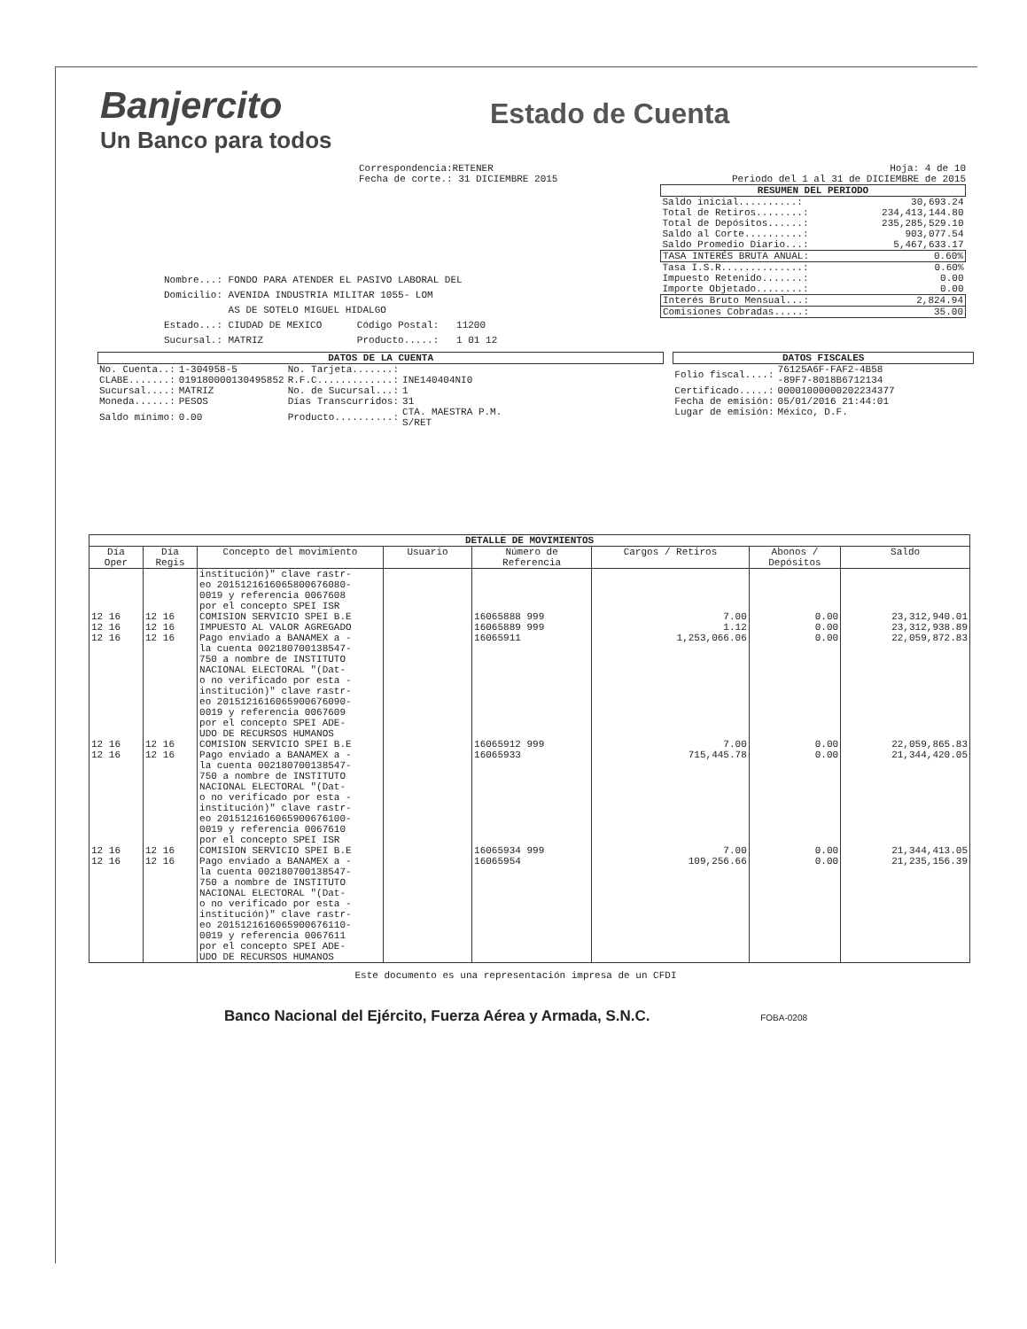Banjercito
Un Banco para todos
Estado de Cuenta
Correspondencia:RETENER
Fecha de corte.: 31 DICIEMBRE 2015
Nombre...: FONDO PARA ATENDER EL PASIVO LABORAL DEL
Domicilio: AVENIDA INDUSTRIA MILITAR 1055- LOM
AS DE SOTELO MIGUEL HIDALGO
Estado...: CIUDAD DE MEXICO Código Postal: 11200
Sucursal.: MATRIZ Producto.....: 1 01 12
Hoja: 4 de 10
Periodo del 1 al 31 de DICIEMBRE de 2015
RESUMEN DEL PERIODO
| Saldo inicial..........: | 30,693.24 |
| Total de Retiros........: | 234,413,144.80 |
| Total de Depósitos......: | 235,285,529.10 |
| Saldo al Corte..........: | 903,077.54 |
| Saldo Promedio Diario...: | 5,467,633.17 |
| TASA INTERÉS BRUTA ANUAL: | 0.60% |
| Tasa I.S.R..............: | 0.60% |
| Impuesto Retenido.......: | 0.00 |
| Importe Objetado........: | 0.00 |
| Interés Bruto Mensual...: | 2,824.94 |
| Comisiones Cobradas.....: | 35.00 |
DATOS DE LA CUENTA
| No. Cuenta..: | 1-304958-5 | No. Tarjeta.......: | |
| CLABE.......: | 019180000130495852 | R.F.C.............: | INE140404NI0 |
| Sucursal....: | MATRIZ | No. de Sucursal...: | 1 |
| Moneda......: | PESOS | Días Transcurridos: | 31 |
| Saldo mínimo: | 0.00 | Producto..........: | CTA. MAESTRA P.M. S/RET |
DATOS FISCALES
| Folio fiscal....: | 76125A6F-FAF2-4B58 -89F7-8018B6712134 |
| Certificado.....: | 00001000000202234377 |
| Fecha de emisión: | 05/01/2016 21:44:01 |
| Lugar de emisión: | México, D.F. |
| DETALLE DE MOVIMIENTOS | | | | | | | |
| --- | --- | --- | --- | --- | --- | --- | --- |
| Día Oper | Día Regis | Concepto del movimiento | Usuario | Número de Referencia | Cargos / Retiros | Abonos / Depósitos | Saldo |
| | | institución)" clave rastr- eo 20151216160658006760​80- 0019 y referencia 0067608 por el concepto SPEI ISR | | | | | |
| 12 16 | 12 16 | COMISION SERVICIO SPEI B.E | | 16065888 999 | 7.00 | 0.00 | 23,312,940.01 |
| 12 16 | 12 16 | IMPUESTO AL VALOR AGREGADO | | 16065889 999 | 1.12 | 0.00 | 23,312,938.89 |
| 12 16 | 12 16 | Pago enviado a BANAMEX a - la cuenta 002180700138547- 750 a nombre de INSTITUTO NACIONAL ELECTORAL "(Dat- o no verificado por esta - institución)" clave rastr- eo 20151216160659006760​90- 0019 y referencia 0067609 por el concepto SPEI ADE- UDO DE RECURSOS HUMANOS | | 16065911 | 1,253,066.06 | 0.00 | 22,059,872.83 |
| 12 16 | 12 16 | COMISION SERVICIO SPEI B.E | | 16065912 999 | 7.00 | 0.00 | 22,059,865.83 |
| 12 16 | 12 16 | Pago enviado a BANAMEX a - la cuenta 002180700138547- 750 a nombre de INSTITUTO NACIONAL ELECTORAL "(Dat- o no verificado por esta - institución)" clave rastr- eo 20151216160659006761​00- 0019 y referencia 0067610 por el concepto SPEI ISR | | 16065933 | 715,445.78 | 0.00 | 21,344,420.05 |
| 12 16 | 12 16 | COMISION SERVICIO SPEI B.E | | 16065934 999 | 7.00 | 0.00 | 21,344,413.05 |
| 12 16 | 12 16 | Pago enviado a BANAMEX a - la cuenta 002180700138547- 750 a nombre de INSTITUTO NACIONAL ELECTORAL "(Dat- o no verificado por esta - institución)" clave rastr- eo 20151216160659006761​10- 0019 y referencia 0067611 por el concepto SPEI ADE- UDO DE RECURSOS HUMANOS | | 16065954 | 109,256.66 | 0.00 | 21,235,156.39 |
Este documento es una representación impresa de un CFDI
Banco Nacional del Ejército, Fuerza Aérea y Armada, S.N.C. FOBA-0208